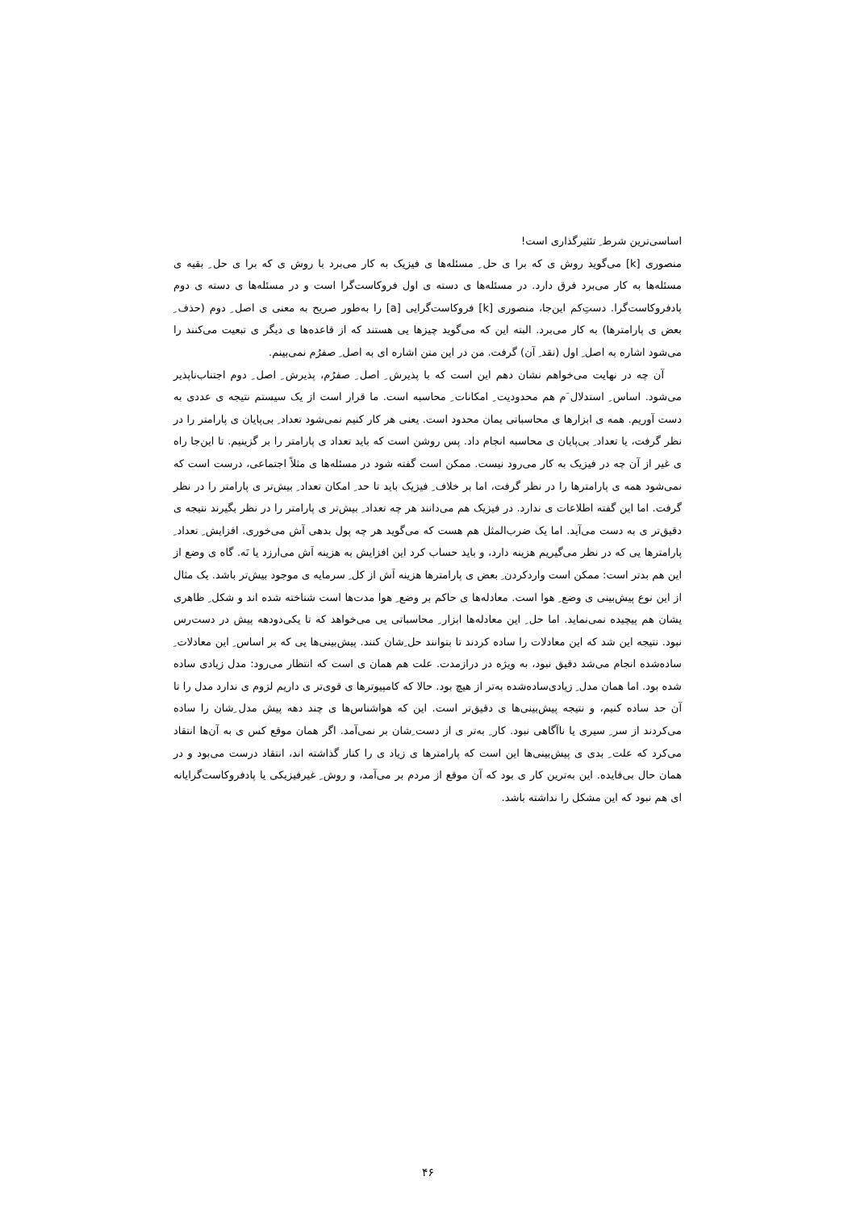اساسی‌ترین شرط ِ تئثیرگذاری است!
منصوری [k] می‌گوید روش ی که برا ی حل ِ مسئله‌ها ی فیزیک به کار می‌برد با روش ی که برا ی حل ِ بقیه ی مسئله‌ها به کار می‌برد فرق دارد. در مسئله‌ها ی دسته ی اول فروکاست‌گرا است و در مسئله‌ها ی دسته ی دوم پادفروکاست‌گرا. دست‌ِکم این‌جا، منصوری [k] فروکاست‌گرایی [a] را به‌طور صریح به معنی ی اصل ِ دوم (حذف ِ بعض ی پارامترها) به کار می‌برد. البته این که می‌گوید چیزها یی هستند که از قاعده‌ها ی دیگر ی تبعیت می‌کنند را می‌شود اشاره به اصل ِ اول (نقد ِ آن) گرفت. من در این متن اشاره ای به اصل ِ صفرُم نمی‌بینم.
آن چه در نهایت می‌خواهم نشان دهم این است که با پذیرش ِ اصل ِ صفرُم، پذیرش ِ اصل ِ دوم اجتناب‌ناپذیر می‌شود. اساس ِ استدلال َم هم محدودیت ِ امکانات ِ محاسبه است. ما قرار است از یک سیستم نتیجه ی عددی به دست آوریم. همه ی ابزارها ی محاسباتی یمان محدود است. یعنی هر کار کنیم نمی‌شود تعداد ِ بی‌پایان ی پارامتر را در نظر گرفت، یا تعداد ِ بی‌پایان ی محاسبه انجام داد. پس روشن است که باید تعداد ی پارامتر را بر گزینیم. تا این‌جا راه ی غیر از آن چه در فیزیک به کار می‌رود نیست. ممکن است گفته شود در مسئله‌ها ی مثلاً اجتماعی، درست است که نمی‌شود همه ی پارامترها را در نظر گرفت، اما بر خلاف ِ فیزیک باید تا حد ِ امکان تعداد ِ بیش‌تر ی پارامتر را در نظر گرفت. اما این گفته اطلاعات ی ندارد. در فیزیک هم می‌دانند هر چه تعداد ِ بیش‌تر ی پارامتر را در نظر بگیرند نتیجه ی دقیق‌تر ی به دست می‌آید. اما یک ضرب‌المثل هم هست که می‌گوید هر چه پول بدهی آش می‌خوری. افزایش ِ تعداد ِ پارامترها یی که در نظر می‌گیریم هزینه دارد، و باید حساب کرد این افزایش به هزینه اَش می‌ارزد یا نَه. گاه ی وضع از این هم بدتر است: ممکن است واردکردن ِ بعض ی پارامترها هزینه اَش از کل ِ سرمایه ی موجود بیش‌تر باشد. یک مثال از این نوع پیش‌بینی ی وضع ِ هوا است. معادله‌ها ی حاکم بر وضع ِ هوا مدت‌ها است شناخته شده اند و شکل ِ ظاهری یشان هم پیچیده نمی‌نماید. اما حل ِ این معادله‌ها ابزار ِ محاسباتی یی می‌خواهد که تا یکی‌دودهه پیش در دست‌رس نبود. نتیجه این شد که این معادلات را ساده کردند تا بتوانند حل ِشان کنند. پیش‌بینی‌ها یی که بر اساس ِ این معادلات ِ ساده‌شده انجام می‌شد دقیق نبود، به ویژه در درازمدت. علت هم همان ی است که انتظار می‌رود: مدل زیادی ساده شده بود. اما همان مدل ِ زیادی‌ساده‌شده به‌تر از هیچ بود. حالا که کامپیوترها ی قوی‌تر ی داریم لزوم ی ندارد مدل را تا آن حد ساده کنیم، و نتیجه پیش‌بینی‌ها ی دقیق‌تر است. این که هواشناس‌ها ی چند دهه پیش مدل ِشان را ساده می‌کردند از سر ِ سیری یا ناآگاهی نبود. کار ِ به‌تر ی از دست ِشان بر نمی‌آمد. اگر همان موقع کس ی به آن‌ها انتقاد می‌کرد که علت ِ بدی ی پیش‌بینی‌ها این است که پارامترها ی زیاد ی را کنار گذاشته اند، انتقاد درست می‌بود و در همان حال بی‌فایده. این به‌ترین کار ی بود که آن موقع از مردم بر می‌آمد، و روش ِ غیرفیزیکی یا پادفروکاست‌گرایانه ای هم نبود که این مشکل را نداشته باشد.
۴۶